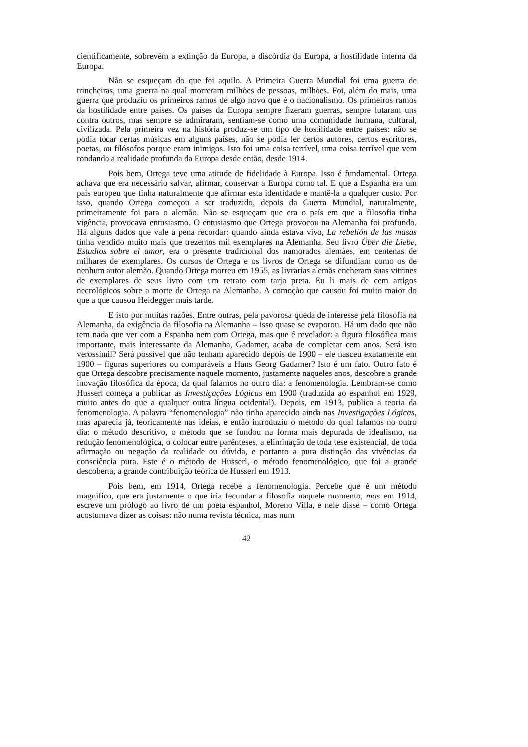cientificamente, sobrevém a extinção da Europa, a discórdia da Europa, a hostilidade interna da Europa.
Não se esqueçam do que foi aquilo. A Primeira Guerra Mundial foi uma guerra de trincheiras, uma guerra na qual morreram milhões de pessoas, milhões. Foi, além do mais, uma guerra que produziu os primeiros ramos de algo novo que é o nacionalismo. Os primeiros ramos da hostilidade entre países. Os países da Europa sempre fizeram guerras, sempre lutaram uns contra outros, mas sempre se admiraram, sentiam-se como uma comunidade humana, cultural, civilizada. Pela primeira vez na história produz-se um tipo de hostilidade entre países: não se podia tocar certas músicas em alguns países, não se podia ler certos autores, certos escritores, poetas, ou filósofos porque eram inimigos. Isto foi uma coisa terrível, uma coisa terrível que vem rondando a realidade profunda da Europa desde então, desde 1914.
Pois bem, Ortega teve uma atitude de fidelidade à Europa. Isso é fundamental. Ortega achava que era necessário salvar, afirmar, conservar a Europa como tal. E que a Espanha era um país europeu que tinha naturalmente que afirmar esta identidade e mantê-la a qualquer custo. Por isso, quando Ortega começou a ser traduzido, depois da Guerra Mundial, naturalmente, primeiramente foi para o alemão. Não se esqueçam que era o país em que a filosofia tinha vigência, provocava entusiasmo. O entusiasmo que Ortega provocou na Alemanha foi profundo. Há alguns dados que vale a pena recordar: quando ainda estava vivo, La rebelión de las masas tinha vendido muito mais que trezentos mil exemplares na Alemanha. Seu livro Über die Liebe, Estudios sobre el amor, era o presente tradicional dos namorados alemães, em centenas de milhares de exemplares. Os cursos de Ortega e os livros de Ortega se difundiam como os de nenhum autor alemão. Quando Ortega morreu em 1955, as livrarias alemãs encheram suas vitrines de exemplares de seus livro com um retrato com tarja preta. Eu li mais de cem artigos necrológicos sobre a morte de Ortega na Alemanha. A comoção que causou foi muito maior do que a que causou Heidegger mais tarde.
E isto por muitas razões. Entre outras, pela pavorosa queda de interesse pela filosofia na Alemanha, da exigência da filosofia na Alemanha – isso quase se evaporou. Há um dado que não tem nada que ver com a Espanha nem com Ortega, mas que é revelador: a figura filosófica mais importante, mais interessante da Alemanha, Gadamer, acaba de completar cem anos. Será isto verossímil? Será possível que não tenham aparecido depois de 1900 – ele nasceu exatamente em 1900 – figuras superiores ou comparáveis a Hans Georg Gadamer? Isto é um fato. Outro fato é que Ortega descobre precisamente naquele momento, justamente naqueles anos, descobre a grande inovação filosófica da época, da qual falamos no outro dia: a fenomenologia. Lembram-se como Husserl começa a publicar as Investigações Lógicas em 1900 (traduzida ao espanhol em 1929, muito antes do que a qualquer outra língua ocidental). Depois, em 1913, publica a teoria da fenomenologia. A palavra “fenomenologia” não tinha aparecido ainda nas Investigações Lógicas, mas aparecia já, teoricamente nas ideias, e então introduziu o método do qual falamos no outro dia: o método descritivo, o método que se fundou na forma mais depurada de idealismo, na redução fenomenológica, o colocar entre parênteses, a eliminação de toda tese existencial, de toda afirmação ou negação da realidade ou dúvida, e portanto a pura distinção das vivências da consciência pura. Este é o método de Husserl, o método fenomenológico, que foi a grande descoberta, a grande contribuição teórica de Husserl em 1913.
Pois bem, em 1914, Ortega recebe a fenomenologia. Percebe que é um método magnífico, que era justamente o que iria fecundar a filosofia naquele momento, mas em 1914, escreve um prólogo ao livro de um poeta espanhol, Moreno Villa, e nele disse – como Ortega acostumava dizer as coisas: não numa revista técnica, mas num
42